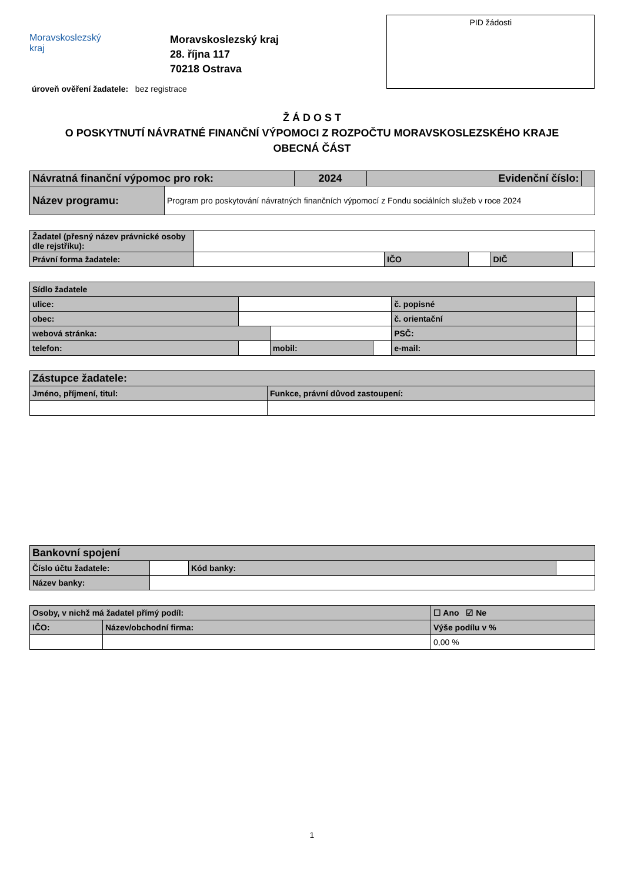Moravskoslezský
kraj
Moravskoslezský kraj
28. října 117
70218 Ostrava
PID žádosti
úroveň ověření žadatele: bez registrace
Ž Á D O S T
O POSKYTNUTÍ NÁVRATNÉ FINANČNÍ VÝPOMOCI Z ROZPOČTU MORAVSKOSLEZSKÉHO KRAJE
OBECNÁ ČÁST
| Návratná finanční výpomoc pro rok: | | 2024 | Evidenční číslo: | |
| Název programu: | Program pro poskytování návratných finančních výpomocí z Fondu sociálních služeb v roce 2024 | | | |
| Žadatel (přesný název právnické osoby dle rejstříku): | | | | | |
| Právní forma žadatele: | | IČO | | DIČ | |
| Sídlo žadatele | | | | | |
| ulice: | | | | č. popisné | |
| obec: | | | | č. orientační | |
| webová stránka: | | | | PSČ: | |
| telefon: | | mobil: | | e-mail: | |
| Zástupce žadatele: | |
| Jméno, příjmení, titul: | Funkce, právní důvod zastoupení: |
| Bankovní spojení | | | |
| Číslo účtu žadatele: | | Kód banky: | |
| Název banky: | | | |
| Osoby, v nichž má žadatel přímý podíl: | | ☐ Ano ☑ Ne |
| IČO: | Název/obchodní firma: | Výše podílu v % |
| | | 0,00 % |
1